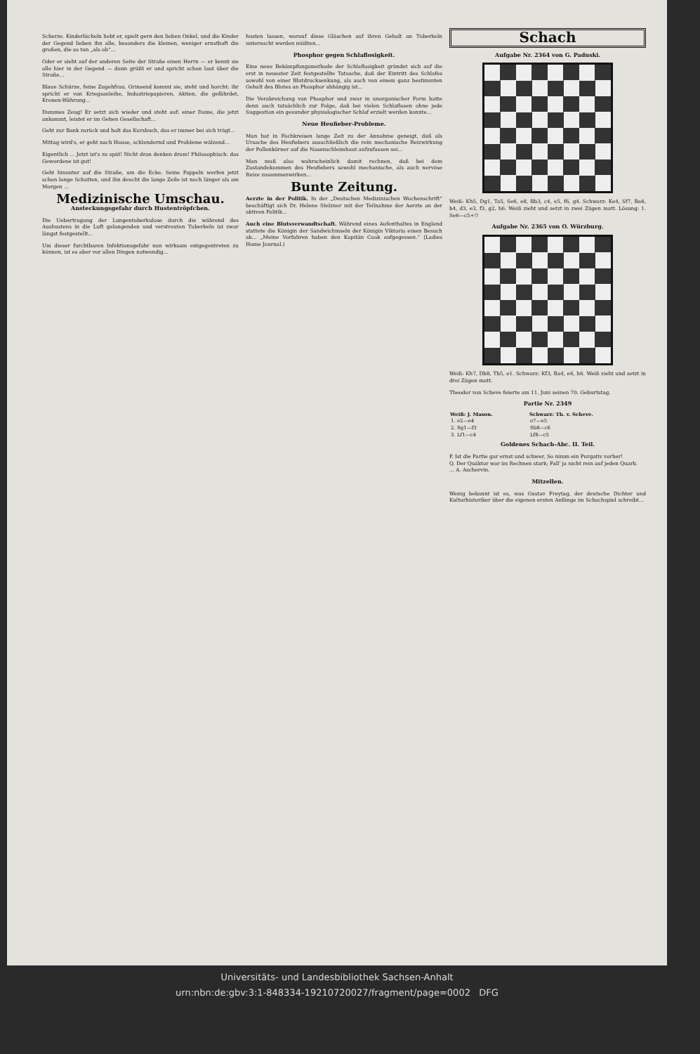Scherze. Kinderlächeln liebt er, spielt gern den lieben Onkel, und die Kinder der Gegend lieben ihn alle, besonders die kleinen, weniger ernsthaft die großen, die so tun „als ob“...
Oder er sieht auf der anderen Seite der Straße einen Herrn — er kennt sie alle hier in der Gegend — dann grüßt er und spricht schon laut über die Straße...
Blaue Schürze, feine Zugehfrau. Grinsend kommt sie, steht und horcht: ihr spricht er von Kriegsanleihe, Industriepapieren, Aktien, die gefährdet, Kronen-Währung...
Dummes Zeug! Er setzt sich wieder und steht auf: einer Dame, die jetzt ankommt, leistet er im Gehen Gesellschaft...
Geht zur Bank zurück und holt das Kursbuch, das er immer bei sich trägt...
Mittag wird's, er geht nach Hause, schlendernd und Probleme wälzend...
Eigentlich ... Jetzt ist's zu spät! Nicht dran denken drum! Philosophisch: das Gewordene ist gut!
Geht hinunter auf die Straße, um die Ecke. Seine Pappeln werfen jetzt schon lange Schatten, und ihn deucht die lange Zeile ist noch länger als am Morgen ...
Medizinische Umschau.
Ansteckungsgefahr durch Hustentröpfchen.
Die Uebertragung der Lungentuberkulose durch die während des Aushustens in die Luft gelangenden und verstreuten Tuberkeln ist zwar längst festgestellt...
Um dieser furchtbaren Infektionsgefahr nun wirksam entgegentreten zu können, ist es aber vor allen Dingen notwendig...
husten lassen, worauf diese Gläschen auf ihren Gehalt an Tuberkeln untersucht werden müßten...
Phosphor gegen Schlaflosigkeit.
Eine neue Bekämpfungsmethode der Schlaflosigkeit gründet sich auf die erst in neuester Zeit festgestellte Tatsache, daß der Eintritt des Schlafes sowohl von einer Blutdrucksenkung, als auch von einem ganz bestimmten Gehalt des Blutes an Phosphor abhängig ist...
Die Verabreichung von Phosphor und zwar in unorganischer Form hatte denn auch tatsächlich zur Folge, daß bei vielen Schlaflosen ohne jede Suggestion ein gesunder physiologischer Schlaf erzielt werden konnte...
Neue Heufieber-Probleme.
Man hat in Fachkreisen lange Zeit zu der Annahme geneigt, daß als Ursache des Heufiebers ausschließlich die rein mechanische Reizwirkung der Pollenkörner auf die Nasenschleimhaut aufzufassen sei...
Man muß also wahrscheinlich damit rechnen, daß bei dem Zustandekommen des Heufiebers sowohl mechanische, als auch nervöse Reize zusammenwirken...
Bunte Zeitung.
Aerzte in der Politik. In der „Deutschen Medizinischen Wochenschrift“ beschäftigt sich Dr. Helene Stelzner mit der Teilnahme der Aerzte an der aktiven Politik...
Auch eine Blutsverwandtschaft. Während eines Aufenthaltes in England stattete die Königin der Sandwichinseln der Königin Viktoria einen Besuch ab... „Meine Vorfahren haben den Kapitän Cook aufgegessen.“ (Ladies Home Journal.)
Schach
Aufgabe Nr. 2364 von G. Paduski.
Weiß: Kh5, Dg1, Ta5, Se6, e8, Bb3, c4, e5, f6, g4. Schwarz: Ke4, Sf7, Ba6, b4, d3, e3, f3, g2, h6. Weiß zieht und setzt in zwei Zügen matt. Lösung: 1. Se6—c5+!!
Aufgabe Nr. 2365 von O. Würzburg.
Weiß: Kh7, Db8, Tb5, e1. Schwarz: Kf3, Ba4, e6, h6. Weiß zieht und setzt in drei Zügen matt.
Theodor von Scheve feierte am 11. Juni seinen 70. Geburtstag.
Partie Nr. 2349
| Weiß: J. Mason. | Schwarz: Th. v. Scheve. |
| --- | --- |
| 1. e2—e4 | e7—e5 |
| 2. Sg1—f3 | Sb8—c6 |
| 3. Lf1—c4 | Lf8—c5 |
Goldenes Schach-Abc. II. Teil.
P. Ist die Partie gar ernst und schwer, So nimm ein Purgativ vorher!
Q. Der Quäktor war im Rechnen stark; Fall' ja nicht rein auf jeden Quark.
... A. Aschervin.
Mitzellen.
Wenig bekannt ist es, was Gustav Freytag, der deutsche Dichter und Kulturhistoriker über die eigenen ersten Anfänge im Schachspiel schreibt...
Universitäts- und Landesbibliothek Sachsen-Anhalt
urn:nbn:de:gbv:3:1-848334-19210720027/fragment/page=0002 DFG